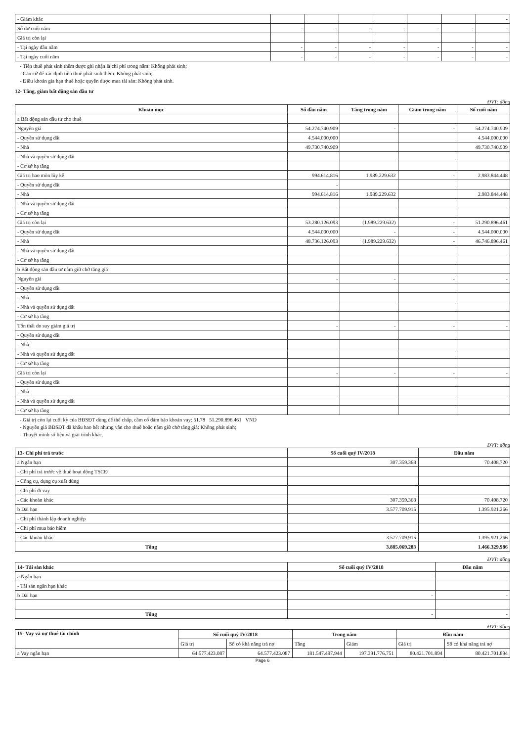| - Giảm khác | | | | | | | - |
| Số dư cuối năm | - | - | - | - | - | - | - |
| Giá trị còn lại | | | | | | | |
| - Tại ngày đầu năm | - | - | - | - | - | - | - |
| - Tại ngày cuối năm | - | - | - | - | - | - | - |
- Tiền thuê phát sinh thêm được ghi nhận là chi phí trong năm: Không phát sinh;
- Căn cứ để xác định tiền thuê phát sinh thêm: Không phát sinh;
- Điều khoản gia hạn thuê hoặc quyền được mua tài sản: Không phát sinh.
12- Tăng, giảm bất động sản đầu tư
ĐVT: đồng
| Khoản mục | Số đầu năm | Tăng trong năm | Giảm trong năm | Số cuối năm |
| --- | --- | --- | --- | --- |
| a Bất động sản đầu tư cho thuê | | | | |
| Nguyên giá | 54.274.740.909 | - | - | 54.274.740.909 |
| - Quyền sử dụng đất | 4.544.000.000 | | | 4.544.000.000 |
| - Nhà | 49.730.740.909 | | | 49.730.740.909 |
| - Nhà và quyền sử dụng đất | | | | |
| - Cơ sở hạ tầng | | | | |
| Giá trị hao mòn lũy kế | 994.614.816 | 1.989.229.632 | - | 2.983.844.448 |
| - Quyền sử dụng đất | - | | | |
| - Nhà | 994.614.816 | 1.989.229.632 | | 2.983.844.448 |
| - Nhà và quyền sử dụng đất | | | | |
| - Cơ sở hạ tầng | | | | |
| Giá trị còn lại | 53.280.126.093 | (1.989.229.632) | - | 51.290.896.461 |
| - Quyền sử dụng đất | 4.544.000.000 | - | - | 4.544.000.000 |
| - Nhà | 48.736.126.093 | (1.989.229.632) | - | 46.746.896.461 |
| - Nhà và quyền sử dụng đất | | | | |
| - Cơ sở hạ tầng | | | | |
| b Bất động sản đầu tư nắm giữ chờ tăng giá | | | | |
| Nguyên giá | - | - | - | - |
| - Quyền sử dụng đất | | | | |
| - Nhà | | | | |
| - Nhà và quyền sử dụng đất | | | | |
| - Cơ sở hạ tầng | | | | |
| Tổn thất do suy giảm giá trị | - | - | - | - |
| - Quyền sử dụng đất | | | | |
| - Nhà | | | | |
| - Nhà và quyền sử dụng đất | | | | |
| - Cơ sở hạ tầng | | | | |
| Giá trị còn lại | - | - | - | - |
| - Quyền sử dụng đất | | | | |
| - Nhà | | | | |
| - Nhà và quyền sử dụng đất | | | | |
| - Cơ sở hạ tầng | | | | |
- Giá trị còn lại cuối kỳ của BĐSĐT dùng để thế chấp, cầm cố đảm bảo khoản vay: 51.78 51.290.896.461 VND
- Nguyên giá BĐSĐT đã khấu hao hết nhưng vẫn cho thuê hoặc nắm giữ chờ tăng giá: Không phát sinh;
- Thuyết minh số liệu và giải trình khác.
ĐVT: đồng
| 13- Chi phí trả trước | Số cuối quý IV/2018 | Đầu năm |
| --- | --- | --- |
| a Ngắn hạn | 307.359.368 | 70.408.720 |
| - Chi phí trả trước về thuê hoạt động TSCĐ | | |
| - Công cụ, dụng cụ xuất dùng | | |
| - Chi phí đi vay | | |
| - Các khoản khác | 307.359.368 | 70.408.720 |
| b Dài hạn | 3.577.709.915 | 1.395.921.266 |
| - Chi phí thành lập doanh nghiệp | | |
| - Chi phí mua bảo hiểm | | |
| - Các khoản khác | 3.577.709.915 | 1.395.921.266 |
| Tổng | 3.885.069.283 | 1.466.329.986 |
ĐVT: đồng
| 14- Tài sản khác | Số cuối quý IV/2018 | Đầu năm |
| --- | --- | --- |
| a Ngắn hạn | - | - |
| - Tài sản ngắn hạn khác | | |
| b Dài hạn | - | - |
| Tổng | - | - |
ĐVT: đồng
| 15- Vay và nợ thuê tài chính | Số cuối quý IV/2018 | | Trong năm | | Đầu năm | |
| --- | --- | --- | --- | --- | --- | --- |
| | Giá trị | Số có khả năng trả nợ | Tăng | Giảm | Giá trị | Số có khả năng trả nợ |
| a Vay ngắn hạn | 64.577.423.087 | 64.577.423.087 | 181.547.497.944 | 197.391.776.751 | 80.421.701.894 | 80.421.701.894 |
Page 6